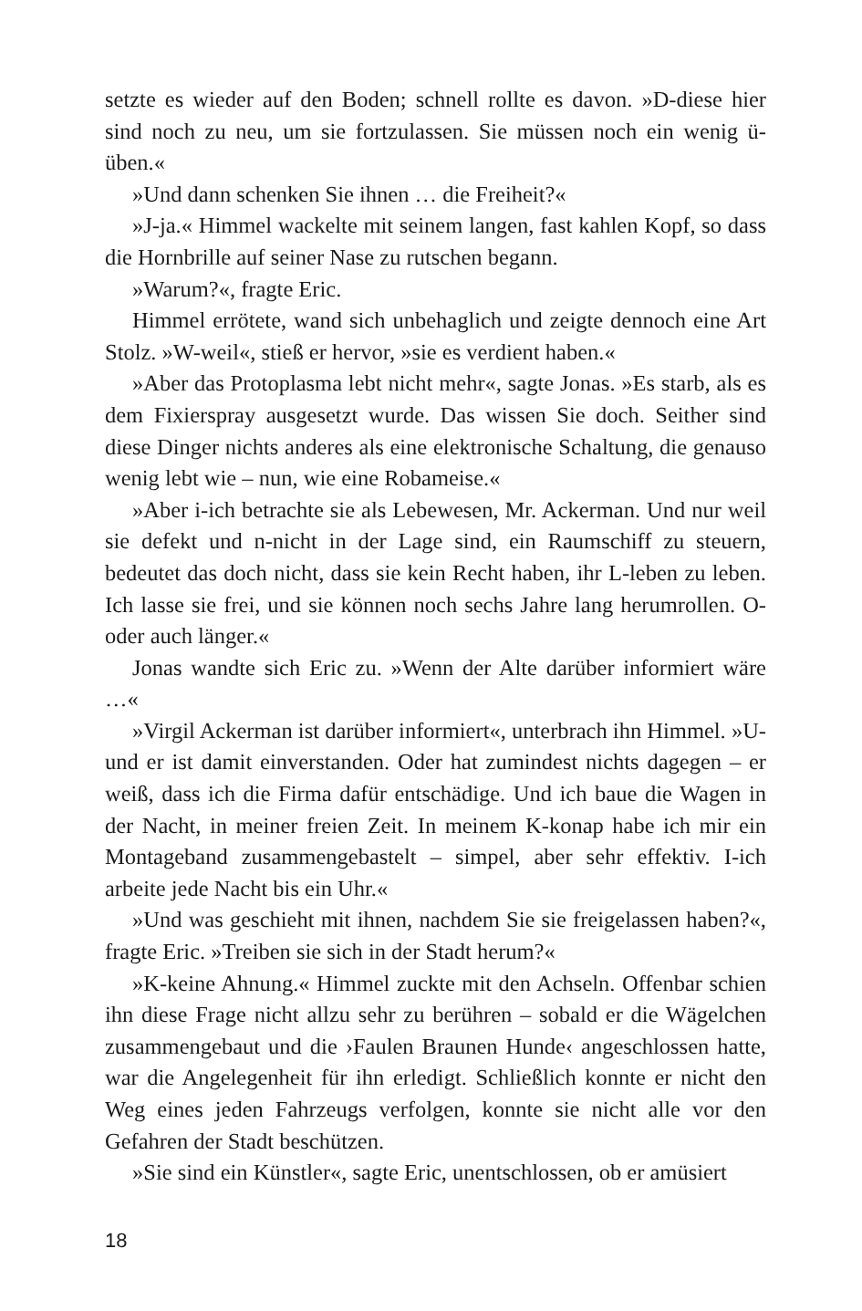setzte es wieder auf den Boden; schnell rollte es davon. »D-diese hier sind noch zu neu, um sie fortzulassen. Sie müssen noch ein wenig ü-üben.«
»Und dann schenken Sie ihnen … die Freiheit?«
»J-ja.« Himmel wackelte mit seinem langen, fast kahlen Kopf, so dass die Hornbrille auf seiner Nase zu rutschen begann.
»Warum?«, fragte Eric.
Himmel errötete, wand sich unbehaglich und zeigte dennoch eine Art Stolz. »W-weil«, stieß er hervor, »sie es verdient haben.«
»Aber das Protoplasma lebt nicht mehr«, sagte Jonas. »Es starb, als es dem Fixierspray ausgesetzt wurde. Das wissen Sie doch. Seither sind diese Dinger nichts anderes als eine elektronische Schaltung, die genauso wenig lebt wie – nun, wie eine Robameise.«
»Aber i-ich betrachte sie als Lebewesen, Mr. Ackerman. Und nur weil sie defekt und n-nicht in der Lage sind, ein Raumschiff zu steuern, bedeutet das doch nicht, dass sie kein Recht haben, ihr L-leben zu leben. Ich lasse sie frei, und sie können noch sechs Jahre lang herumrollen. O-oder auch länger.«
Jonas wandte sich Eric zu. »Wenn der Alte darüber informiert wäre …«
»Virgil Ackerman ist darüber informiert«, unterbrach ihn Himmel. »U-und er ist damit einverstanden. Oder hat zumindest nichts dagegen – er weiß, dass ich die Firma dafür entschädige. Und ich baue die Wagen in der Nacht, in meiner freien Zeit. In meinem K-konap habe ich mir ein Montageband zusammengebastelt – simpel, aber sehr effektiv. I-ich arbeite jede Nacht bis ein Uhr.«
»Und was geschieht mit ihnen, nachdem Sie sie freigelassen haben?«, fragte Eric. »Treiben sie sich in der Stadt herum?«
»K-keine Ahnung.« Himmel zuckte mit den Achseln. Offenbar schien ihn diese Frage nicht allzu sehr zu berühren – sobald er die Wägelchen zusammengebaut und die ›Faulen Braunen Hunde‹ angeschlossen hatte, war die Angelegenheit für ihn erledigt. Schließlich konnte er nicht den Weg eines jeden Fahrzeugs verfolgen, konnte sie nicht alle vor den Gefahren der Stadt beschützen.
»Sie sind ein Künstler«, sagte Eric, unentschlossen, ob er amüsiert
18